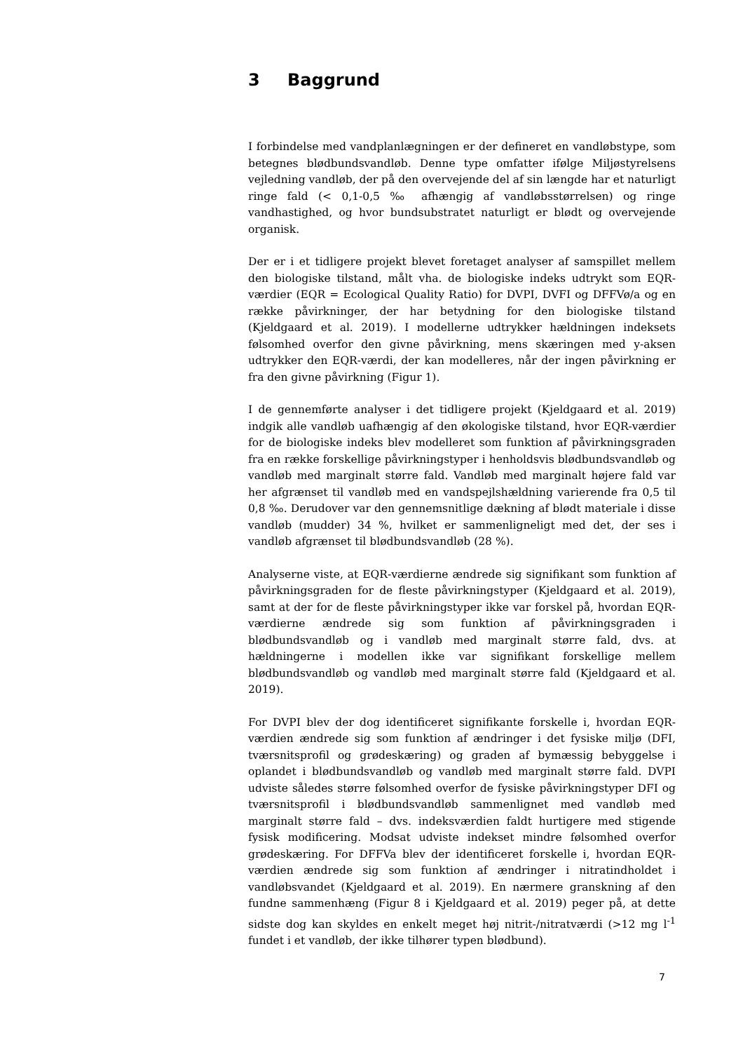3 Baggrund
I forbindelse med vandplanlægningen er der defineret en vandløbstype, som betegnes blødbundsvandløb. Denne type omfatter ifølge Miljøstyrelsens vejledning vandløb, der på den overvejende del af sin længde har et naturligt ringe fald (< 0,1-0,5 ‰ afhængig af vandløbsstørrelsen) og ringe vandhastighed, og hvor bundsubstratet naturligt er blødt og overvejende organisk.
Der er i et tidligere projekt blevet foretaget analyser af samspillet mellem den biologiske tilstand, målt vha. de biologiske indeks udtrykt som EQR-værdier (EQR = Ecological Quality Ratio) for DVPI, DVFI og DFFVø/a og en række påvirkninger, der har betydning for den biologiske tilstand (Kjeldgaard et al. 2019). I modellerne udtrykker hældningen indeksets følsomhed overfor den givne påvirkning, mens skæringen med y-aksen udtrykker den EQR-værdi, der kan modelleres, når der ingen påvirkning er fra den givne påvirkning (Figur 1).
I de gennemførte analyser i det tidligere projekt (Kjeldgaard et al. 2019) indgik alle vandløb uafhængig af den økologiske tilstand, hvor EQR-værdier for de biologiske indeks blev modelleret som funktion af påvirkningsgraden fra en række forskellige påvirkningstyper i henholdsvis blødbundsvandløb og vandløb med marginalt større fald. Vandløb med marginalt højere fald var her afgrænset til vandløb med en vandspejlshældning varierende fra 0,5 til 0,8 ‰. Derudover var den gennemsnitlige dækning af blødt materiale i disse vandløb (mudder) 34 %, hvilket er sammenligneligt med det, der ses i vandløb afgrænset til blødbundsvandløb (28 %).
Analyserne viste, at EQR-værdierne ændrede sig signifikant som funktion af påvirkningsgraden for de fleste påvirkningstyper (Kjeldgaard et al. 2019), samt at der for de fleste påvirkningstyper ikke var forskel på, hvordan EQR-værdierne ændrede sig som funktion af påvirkningsgraden i blødbundsvandløb og i vandløb med marginalt større fald, dvs. at hældningerne i modellen ikke var signifikant forskellige mellem blødbundsvandløb og vandløb med marginalt større fald (Kjeldgaard et al. 2019).
For DVPI blev der dog identificeret signifikante forskelle i, hvordan EQR-værdien ændrede sig som funktion af ændringer i det fysiske miljø (DFI, tværsnitsprofil og grødeskæring) og graden af bymæssig bebyggelse i oplandet i blødbundsvandløb og vandløb med marginalt større fald. DVPI udviste således større følsomhed overfor de fysiske påvirkningstyper DFI og tværsnitsprofil i blødbundsvandløb sammenlignet med vandløb med marginalt større fald – dvs. indeksværdien faldt hurtigere med stigende fysisk modificering. Modsat udviste indekset mindre følsomhed overfor grødeskæring. For DFFVa blev der identificeret forskelle i, hvordan EQR-værdien ændrede sig som funktion af ændringer i nitratindholdet i vandløbsvandet (Kjeldgaard et al. 2019). En nærmere granskning af den fundne sammenhæng (Figur 8 i Kjeldgaard et al. 2019) peger på, at dette sidste dog kan skyldes en enkelt meget høj nitrit-/nitratværdi (>12 mg l<sup>-1</sup> fundet i et vandløb, der ikke tilhører typen blødbund).
7